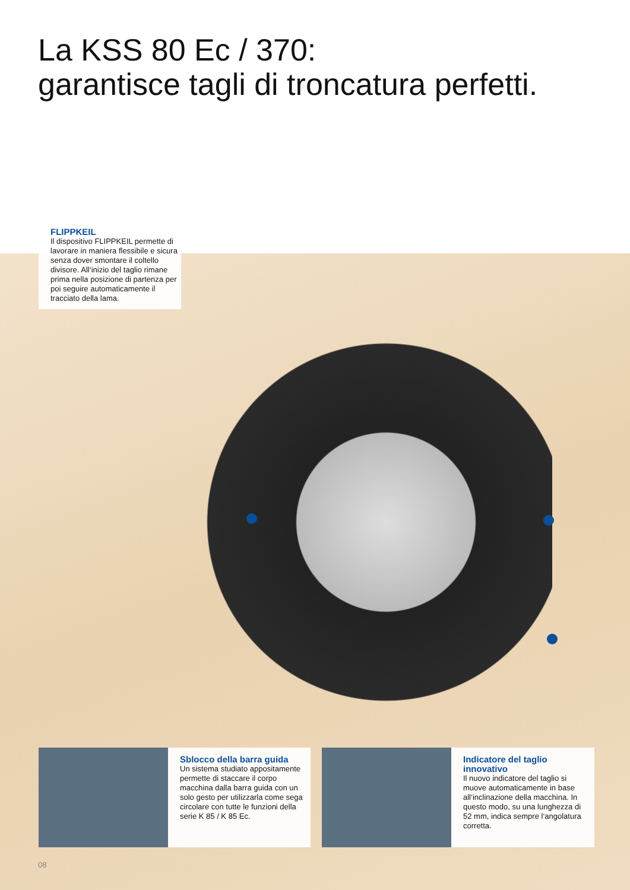La KSS 80 Ec / 370:
garantisce tagli di troncatura perfetti.
FLIPPKEIL
Il dispositivo FLIPPKEIL permette di lavorare in maniera flessibile e sicura senza dover smontare il coltello divisore. All‘inizio del taglio rimane prima nella posizione di partenza per poi seguire automaticamente il tracciato della lama.
Sblocco della barra guida
Un sistema studiato appositamente permette di staccare il corpo macchina dalla barra guida con un solo gesto per utilizzarla come sega circolare con tutte le funzioni della serie K 85 / K 85 Ec.
Indicatore del taglio innovativo
Il nuovo indicatore del taglio si muove automaticamente in base all‘inclinazione della macchina. In questo modo, su una lunghezza di 52 mm, indica sempre l‘angolatura corretta.
08